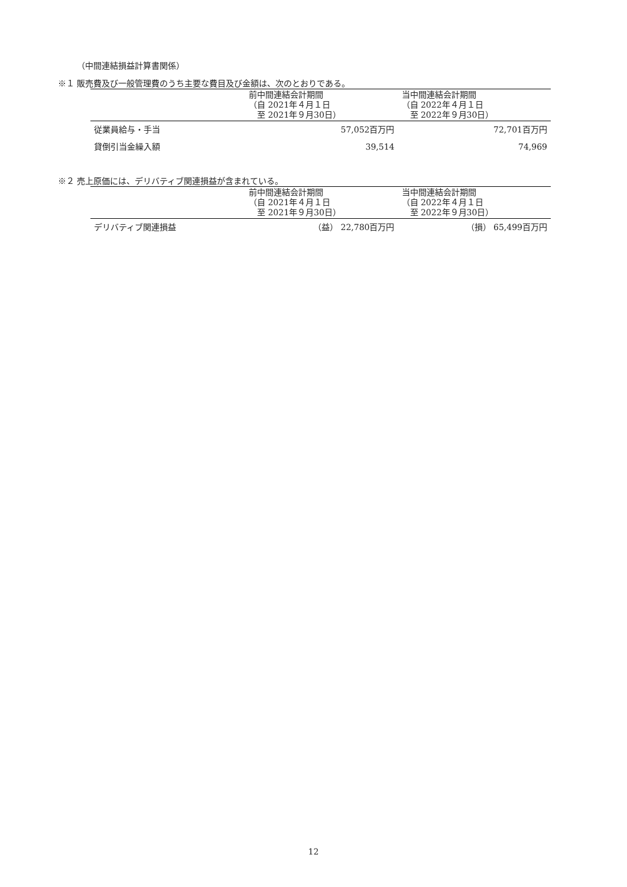（中間連結損益計算書関係）
※１ 販売費及び一般管理費のうち主要な費目及び金額は、次のとおりである。
| | 前中間連結会計期間 （自 2021年４月１日 至 2021年９月30日） | 当中間連結会計期間 （自 2022年４月１日 至 2022年９月30日） |
| --- | --- | --- |
| 従業員給与・手当 | 57,052百万円 | 72,701百万円 |
| 貸倒引当金繰入額 | 39,514 | 74,969 |
※２ 売上原価には、デリバティブ関連損益が含まれている。
| | 前中間連結会計期間 （自 2021年４月１日 至 2021年９月30日） | 当中間連結会計期間 （自 2022年４月１日 至 2022年９月30日） |
| --- | --- | --- |
| デリバティブ関連損益 | （益） 22,780百万円 | （損） 65,499百万円 |
12